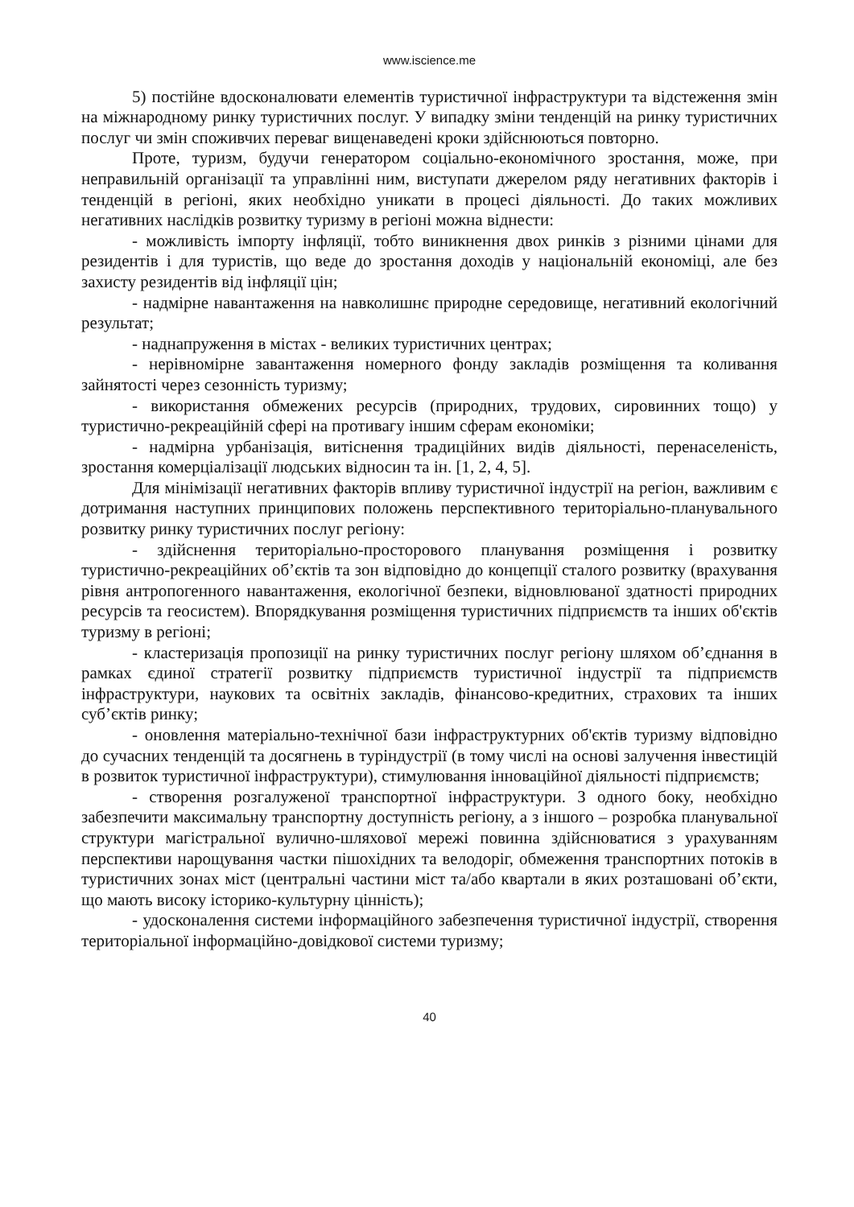www.iscience.me
5) постійне вдосконалювати елементів туристичної інфраструктури та відстеження змін на міжнародному ринку туристичних послуг. У випадку зміни тенденцій на ринку туристичних послуг чи змін споживчих переваг вищенаведені кроки здійснюються повторно.
Проте, туризм, будучи генератором соціально-економічного зростання, може, при неправильній організації та управлінні ним, виступати джерелом ряду негативних факторів і тенденцій в регіоні, яких необхідно уникати в процесі діяльності. До таких можливих негативних наслідків розвитку туризму в регіоні можна віднести:
- можливість імпорту інфляції, тобто виникнення двох ринків з різними цінами для резидентів і для туристів, що веде до зростання доходів у національній економіці, але без захисту резидентів від інфляції цін;
- надмірне навантаження на навколишнє природне середовище, негативний екологічний результат;
- наднапруження в містах - великих туристичних центрах;
- нерівномірне завантаження номерного фонду закладів розміщення та коливання зайнятості через сезонність туризму;
- використання обмежених ресурсів (природних, трудових, сировинних тощо) у туристично-рекреаційній сфері на противагу іншим сферам економіки;
- надмірна урбанізація, витіснення традиційних видів діяльності, перенаселеність, зростання комерціалізації людських відносин та ін. [1, 2, 4, 5].
Для мінімізації негативних факторів впливу туристичної індустрії на регіон, важливим є дотримання наступних принципових положень перспективного територіально-планувального розвитку ринку туристичних послуг регіону:
- здійснення територіально-просторового планування розміщення і розвитку туристично-рекреаційних об’єктів та зон відповідно до концепції сталого розвитку (врахування рівня антропогенного навантаження, екологічної безпеки, відновлюваної здатності природних ресурсів та геосистем). Впорядкування розміщення туристичних підприємств та інших об'єктів туризму в регіоні;
- кластеризація пропозиції на ринку туристичних послуг регіону шляхом об’єднання в рамках єдиної стратегії розвитку підприємств туристичної індустрії та підприємств інфраструктури, наукових та освітніх закладів, фінансово-кредитних, страхових та інших суб’єктів ринку;
- оновлення матеріально-технічної бази інфраструктурних об'єктів туризму відповідно до сучасних тенденцій та досягнень в туріндустрії (в тому числі на основі залучення інвестицій в розвиток туристичної інфраструктури), стимулювання інноваційної діяльності підприємств;
- створення розгалуженої транспортної інфраструктури. З одного боку, необхідно забезпечити максимальну транспортну доступність регіону, а з іншого – розробка планувальної структури магістральної вулично-шляхової мережі повинна здійснюватися з урахуванням перспективи нарощування частки пішохідних та велодоріг, обмеження транспортних потоків в туристичних зонах міст (центральні частини міст та/або квартали в яких розташовані об’єкти, що мають високу історико-культурну цінність);
- удосконалення системи інформаційного забезпечення туристичної індустрії, створення територіальної інформаційно-довідкової системи туризму;
40